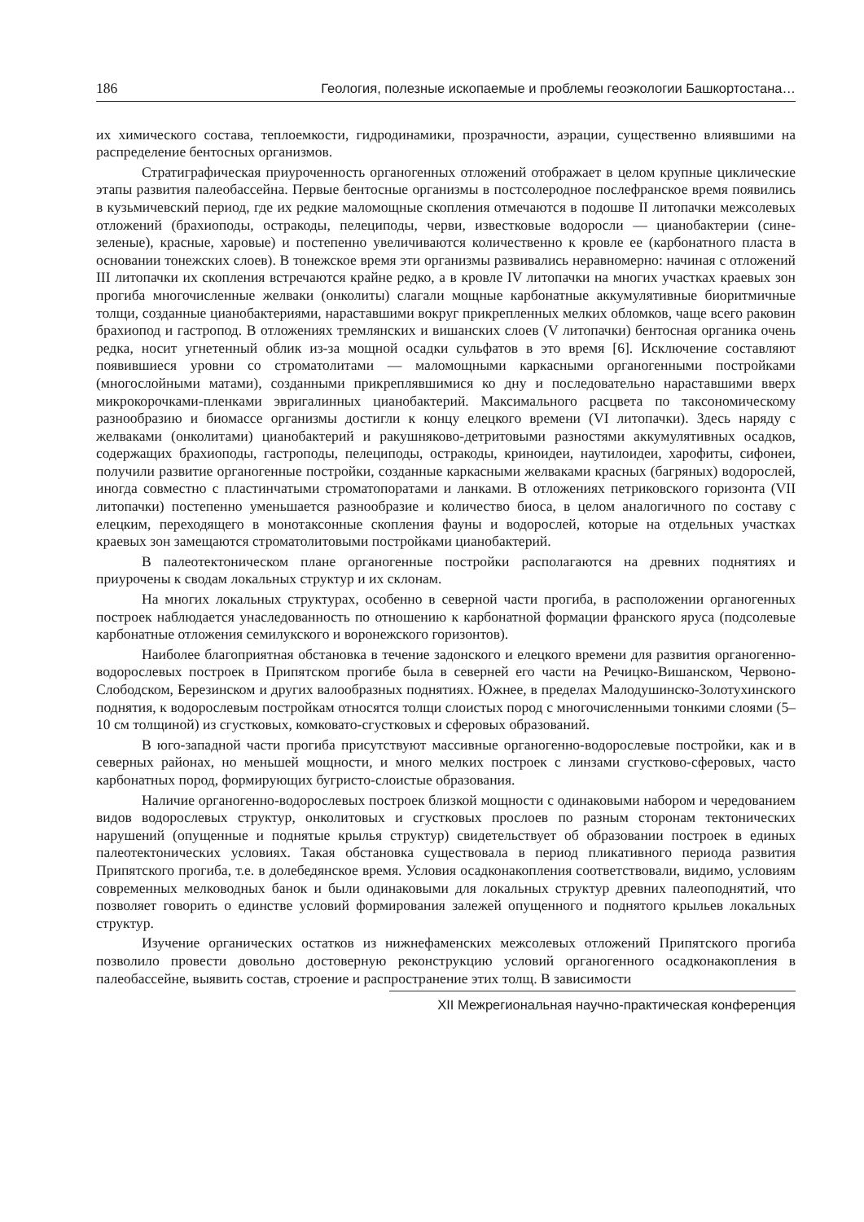186 Геология, полезные ископаемые и проблемы геоэкологии Башкортостана…
их химического состава, теплоемкости, гидродинамики, прозрачности, аэрации, существенно влиявшими на распределение бентосных организмов.
Стратиграфическая приуроченность органогенных отложений отображает в целом крупные циклические этапы развития палеобассейна. Первые бентосные организмы в постсолеродное послефранское время появились в кузьмичевский период, где их редкие маломощные скопления отмечаются в подошве II литопачки межсолевых отложений (брахиоподы, остракоды, пелециподы, черви, известковые водоросли — цианобактерии (сине-зеленые), красные, харовые) и постепенно увеличиваются количественно к кровле ее (карбонатного пласта в основании тонежских слоев). В тонежское время эти организмы развивались неравномерно: начиная с отложений III литопачки их скопления встречаются крайне редко, а в кровле IV литопачки на многих участках краевых зон прогиба многочисленные желваки (онколиты) слагали мощные карбонатные аккумулятивные биоритмичные толщи, созданные цианобактериями, нараставшими вокруг прикрепленных мелких обломков, чаще всего раковин брахиопод и гастропод. В отложениях тремлянских и вишанских слоев (V литопачки) бентосная органика очень редка, носит угнетенный облик из-за мощной осадки сульфатов в это время [6]. Исключение составляют появившиеся уровни со строматолитами — маломощными каркасными органогенными постройками (многослойными матами), созданными прикреплявшимися ко дну и последовательно нараставшими вверх микрокорочками-пленками эвригалинных цианобактерий. Максимального расцвета по таксономическому разнообразию и биомассе организмы достигли к концу елецкого времени (VI литопачки). Здесь наряду с желваками (онколитами) цианобактерий и ракушняково-детритовыми разностями аккумулятивных осадков, содержащих брахиоподы, гастроподы, пелециподы, остракоды, криноидеи, наутилоидеи, харофиты, сифонеи, получили развитие органогенные постройки, созданные каркасными желваками красных (багряных) водорослей, иногда совместно с пластинчатыми строматопоратами и ланками. В отложениях петриковского горизонта (VII литопачки) постепенно уменьшается разнообразие и количество биоса, в целом аналогичного по составу с елецким, переходящего в монотаксонные скопления фауны и водорослей, которые на отдельных участках краевых зон замещаются строматолитовыми постройками цианобактерий.
В палеотектоническом плане органогенные постройки располагаются на древних поднятиях и приурочены к сводам локальных структур и их склонам.
На многих локальных структурах, особенно в северной части прогиба, в расположении органогенных построек наблюдается унаследованность по отношению к карбонатной формации франского яруса (подсолевые карбонатные отложения семилукского и воронежского горизонтов).
Наиболее благоприятная обстановка в течение задонского и елецкого времени для развития органогенно-водорослевых построек в Припятском прогибе была в северней его части на Речицко-Вишанском, Червоно-Слободском, Березинском и других валообразных поднятиях. Южнее, в пределах Малодушинско-Золотухинского поднятия, к водорослевым постройкам относятся толщи слоистых пород с многочисленными тонкими слоями (5–10 см толщиной) из сгустковых, комковато-сгустковых и сферовых образований.
В юго-западной части прогиба присутствуют массивные органогенно-водорослевые постройки, как и в северных районах, но меньшей мощности, и много мелких построек с линзами сгустково-сферовых, часто карбонатных пород, формирующих бугристо-слоистые образования.
Наличие органогенно-водорослевых построек близкой мощности с одинаковыми набором и чередованием видов водорослевых структур, онколитовых и сгустковых прослоев по разным сторонам тектонических нарушений (опущенные и поднятые крылья структур) свидетельствует об образовании построек в единых палеотектонических условиях. Такая обстановка существовала в период пликативного периода развития Припятского прогиба, т.е. в долебедянское время. Условия осадконакопления соответствовали, видимо, условиям современных мелководных банок и были одинаковыми для локальных структур древних палеоподнятий, что позволяет говорить о единстве условий формирования залежей опущенного и поднятого крыльев локальных структур.
Изучение органических остатков из нижнефаменских межсолевых отложений Припятского прогиба позволило провести довольно достоверную реконструкцию условий органогенного осадконакопления в палеобассейне, выявить состав, строение и распространение этих толщ. В зависимости
XII Межрегиональная научно-практическая конференция